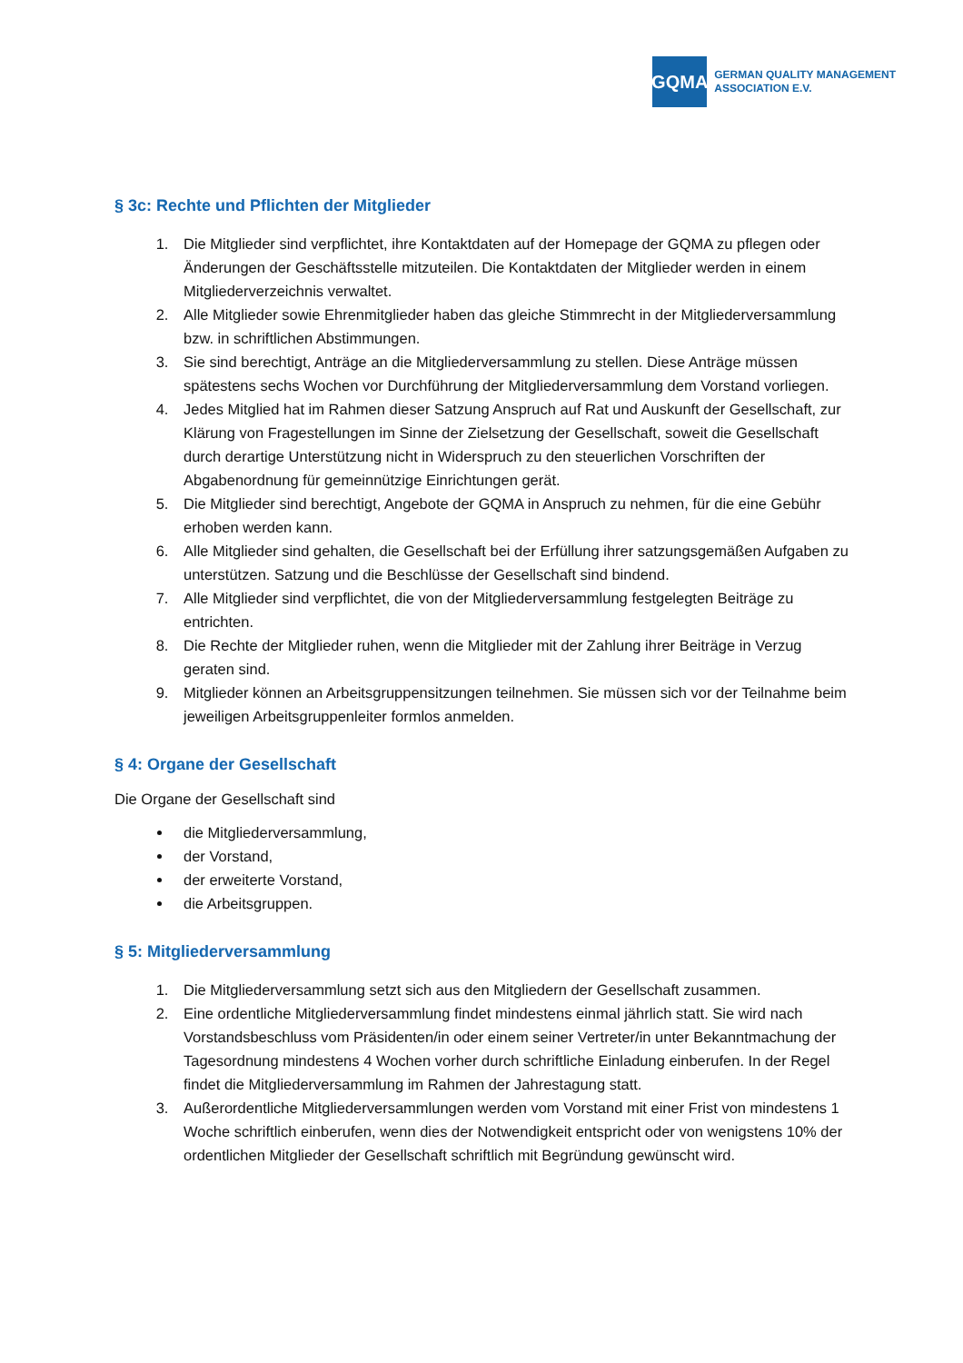GQMA
GERMAN QUALITY MANAGEMENT
ASSOCIATION E.V.
§ 3c: Rechte und Pflichten der Mitglieder
1. Die Mitglieder sind verpflichtet, ihre Kontaktdaten auf der Homepage der GQMA zu pflegen oder Änderungen der Geschäftsstelle mitzuteilen. Die Kontaktdaten der Mitglieder werden in einem Mitgliederverzeichnis verwaltet.
2. Alle Mitglieder sowie Ehrenmitglieder haben das gleiche Stimmrecht in der Mitgliederversammlung bzw. in schriftlichen Abstimmungen.
3. Sie sind berechtigt, Anträge an die Mitgliederversammlung zu stellen. Diese Anträge müssen spätestens sechs Wochen vor Durchführung der Mitgliederversammlung dem Vorstand vorliegen.
4. Jedes Mitglied hat im Rahmen dieser Satzung Anspruch auf Rat und Auskunft der Gesellschaft, zur Klärung von Fragestellungen im Sinne der Zielsetzung der Gesellschaft, soweit die Gesellschaft durch derartige Unterstützung nicht in Widerspruch zu den steuerlichen Vorschriften der Abgabenordnung für gemeinnützige Einrichtungen gerät.
5. Die Mitglieder sind berechtigt, Angebote der GQMA in Anspruch zu nehmen, für die eine Gebühr erhoben werden kann.
6. Alle Mitglieder sind gehalten, die Gesellschaft bei der Erfüllung ihrer satzungsgemäßen Aufgaben zu unterstützen. Satzung und die Beschlüsse der Gesellschaft sind bindend.
7. Alle Mitglieder sind verpflichtet, die von der Mitgliederversammlung festgelegten Beiträge zu entrichten.
8. Die Rechte der Mitglieder ruhen, wenn die Mitglieder mit der Zahlung ihrer Beiträge in Verzug geraten sind.
9. Mitglieder können an Arbeitsgruppensitzungen teilnehmen. Sie müssen sich vor der Teilnahme beim jeweiligen Arbeitsgruppenleiter formlos anmelden.
§ 4: Organe der Gesellschaft
Die Organe der Gesellschaft sind
die Mitgliederversammlung,
der Vorstand,
der erweiterte Vorstand,
die Arbeitsgruppen.
§ 5: Mitgliederversammlung
1. Die Mitgliederversammlung setzt sich aus den Mitgliedern der Gesellschaft zusammen.
2. Eine ordentliche Mitgliederversammlung findet mindestens einmal jährlich statt. Sie wird nach Vorstandsbeschluss vom Präsidenten/in oder einem seiner Vertreter/in unter Bekanntmachung der Tagesordnung mindestens 4 Wochen vorher durch schriftliche Einladung einberufen. In der Regel findet die Mitgliederversammlung im Rahmen der Jahrestagung statt.
3. Außerordentliche Mitgliederversammlungen werden vom Vorstand mit einer Frist von mindestens 1 Woche schriftlich einberufen, wenn dies der Notwendigkeit entspricht oder von wenigstens 10% der ordentlichen Mitglieder der Gesellschaft schriftlich mit Begründung gewünscht wird.